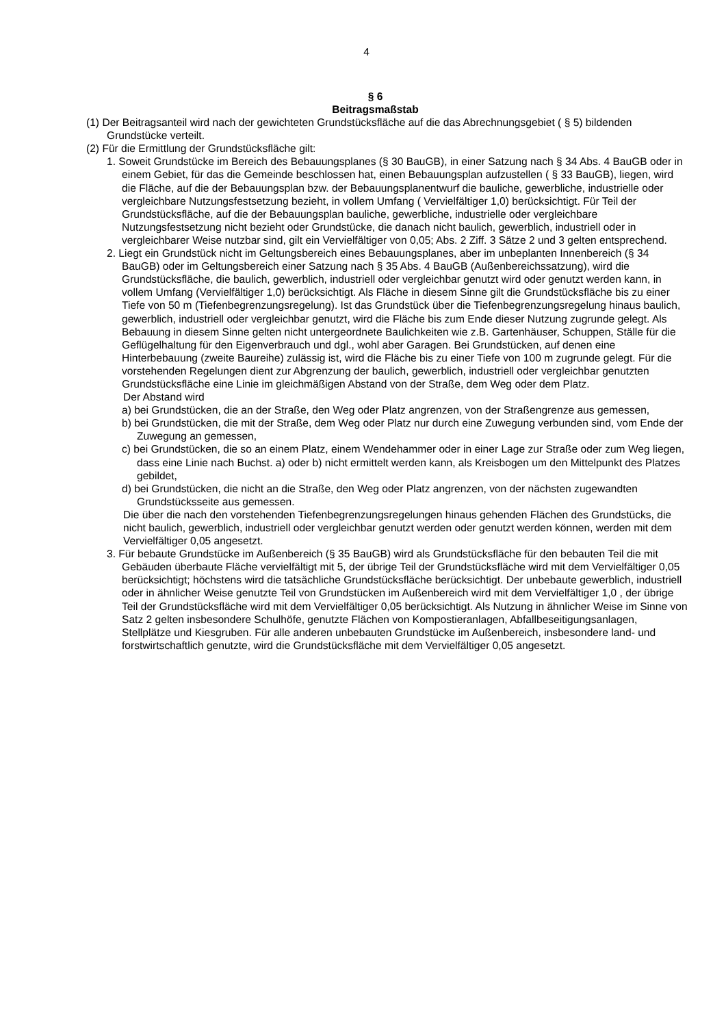4
§ 6
Beitragsmaßstab
(1) Der Beitragsanteil wird nach der gewichteten Grundstücksfläche auf die das Abrechnungsgebiet ( § 5) bildenden Grundstücke verteilt.
(2) Für die Ermittlung der Grundstücksfläche gilt:
1. Soweit Grundstücke im Bereich des Bebauungsplanes (§ 30 BauGB), in einer Satzung nach § 34 Abs. 4 BauGB oder in einem Gebiet, für das die Gemeinde beschlossen hat, einen Bebauungsplan aufzustellen ( § 33 BauGB), liegen, wird die Fläche, auf die der Bebauungsplan bzw. der Bebauungsplanentwurf die bauliche, gewerbliche, industrielle oder vergleichbare Nutzungsfestsetzung bezieht, in vollem Umfang ( Vervielfältiger 1,0) berücksichtigt. Für Teil der Grundstücksfläche, auf die der Bebauungsplan bauliche, gewerbliche, industrielle oder vergleichbare Nutzungsfestsetzung nicht bezieht oder Grundstücke, die danach nicht baulich, gewerblich, industriell oder in vergleichbarer Weise nutzbar sind, gilt ein Vervielfältiger von 0,05; Abs. 2 Ziff. 3 Sätze 2 und 3 gelten entsprechend.
2. Liegt ein Grundstück nicht im Geltungsbereich eines Bebauungsplanes, aber im unbeplanten Innenbereich (§ 34 BauGB) oder im Geltungsbereich einer Satzung nach § 35 Abs. 4 BauGB (Außenbereichssatzung), wird die Grundstücksfläche, die baulich, gewerblich, industriell oder vergleichbar genutzt wird oder genutzt werden kann, in vollem Umfang (Vervielfältiger 1,0) berücksichtigt. Als Fläche in diesem Sinne gilt die Grundstücksfläche bis zu einer Tiefe von 50 m (Tiefenbegrenzungsregelung). Ist das Grundstück über die Tiefenbegrenzungsregelung hinaus baulich, gewerblich, industriell oder vergleichbar genutzt, wird die Fläche bis zum Ende dieser Nutzung zugrunde gelegt. Als Bebauung in diesem Sinne gelten nicht untergeordnete Baulichkeiten wie z.B. Gartenhäuser, Schuppen, Ställe für die Geflügelhaltung für den Eigenverbrauch und dgl., wohl aber Garagen. Bei Grundstücken, auf denen eine Hinterbebauung (zweite Baureihe) zulässig ist, wird die Fläche bis zu einer Tiefe von 100 m zugrunde gelegt. Für die vorstehenden Regelungen dient zur Abgrenzung der baulich, gewerblich, industriell oder vergleichbar genutzten Grundstücksfläche eine Linie im gleichmäßigen Abstand von der Straße, dem Weg oder dem Platz.
Der Abstand wird
a) bei Grundstücken, die an der Straße, den Weg oder Platz angrenzen, von der Straßengrenze aus gemessen,
b) bei Grundstücken, die mit der Straße, dem Weg oder Platz nur durch eine Zuwegung verbunden sind, vom Ende der Zuwegung an gemessen,
c) bei Grundstücken, die so an einem Platz, einem Wendehammer oder in einer Lage zur Straße oder zum Weg liegen, dass eine Linie nach Buchst. a) oder b) nicht ermittelt werden kann, als Kreisbogen um den Mittelpunkt des Platzes gebildet,
d) bei Grundstücken, die nicht an die Straße, den Weg oder Platz angrenzen, von der nächsten zugewandten Grundstücksseite aus gemessen.
Die über die nach den vorstehenden Tiefenbegrenzungsregelungen hinaus gehenden Flächen des Grundstücks, die nicht baulich, gewerblich, industriell oder vergleichbar genutzt werden oder genutzt werden können, werden mit dem Vervielfältiger 0,05 angesetzt.
3. Für bebaute Grundstücke im Außenbereich (§ 35 BauGB) wird als Grundstücksfläche für den bebauten Teil die mit Gebäuden überbaute Fläche vervielfältigt mit 5, der übrige Teil der Grundstücksfläche wird mit dem Vervielfältiger 0,05 berücksichtigt; höchstens wird die tatsächliche Grundstücksfläche berücksichtigt. Der unbebaute gewerblich, industriell oder in ähnlicher Weise genutzte Teil von Grundstücken im Außenbereich wird mit dem Vervielfältiger 1,0 , der übrige Teil der Grundstücksfläche wird mit dem Vervielfältiger 0,05 berücksichtigt. Als Nutzung in ähnlicher Weise im Sinne von Satz 2 gelten insbesondere Schulhöfe, genutzte Flächen von Kompostieranlagen, Abfallbeseitigungsanlagen, Stellplätze und Kiesgruben. Für alle anderen unbebauten Grundstücke im Außenbereich, insbesondere land- und forstwirtschaftlich genutzte, wird die Grundstücksfläche mit dem Vervielfältiger 0,05 angesetzt.